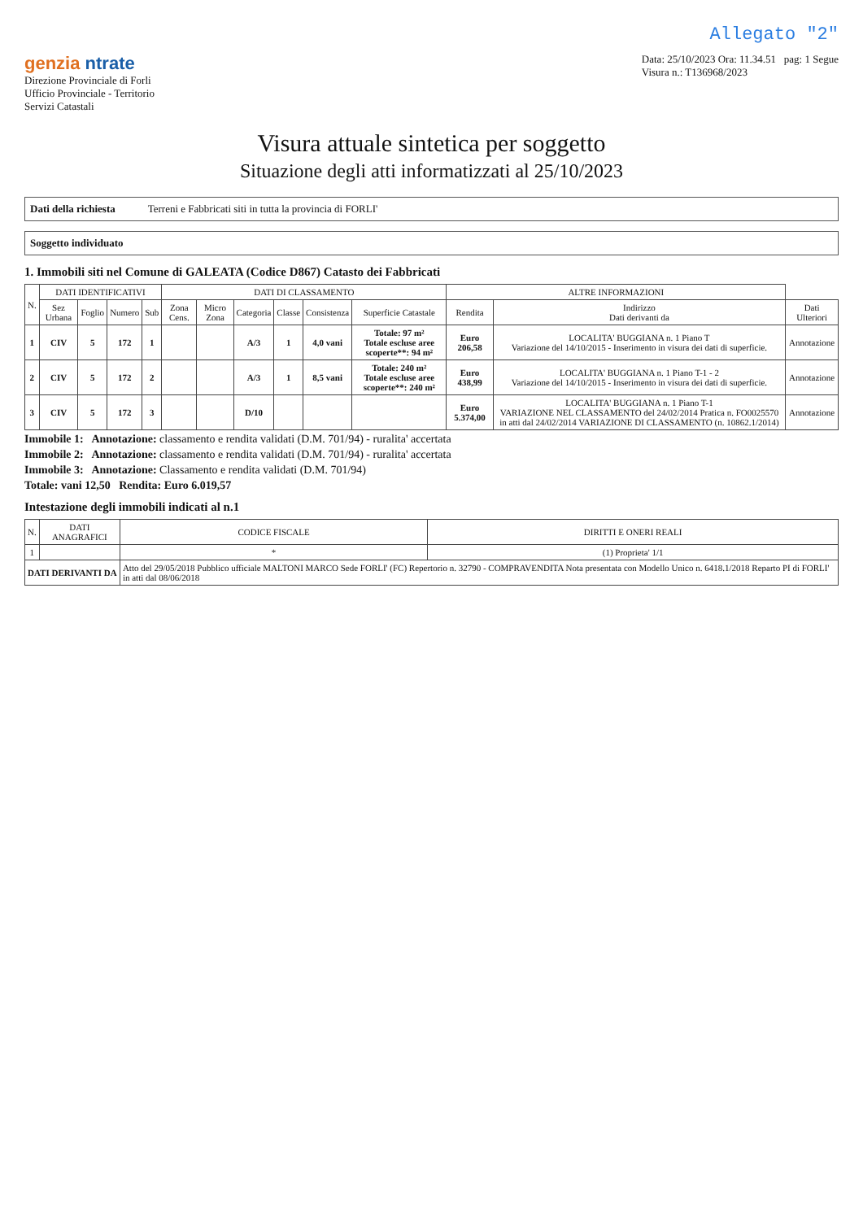Allegato "2"
genzia ntrate
Direzione Provinciale di Forli
Ufficio Provinciale - Territorio
Servizi Catastali
Data: 25/10/2023 Ora: 11.34.51 pag: 1 Segue
Visura n.: T136968/2023
Visura attuale sintetica per soggetto
Situazione degli atti informatizzati al 25/10/2023
Dati della richiesta Terreni e Fabbricati siti in tutta la provincia di FORLI'
Soggetto individuato
1. Immobili siti nel Comune di GALEATA (Codice D867) Catasto dei Fabbricati
| N. | DATI IDENTIFICATIVI | | | | DATI DI CLASSAMENTO | | | | | | ALTRE INFORMAZIONI | | |
| --- | --- | --- | --- | --- | --- | --- | --- | --- | --- | --- | --- | --- | --- |
| | Sez Urbana | Foglio | Numero | Sub | Zona Cens. | Micro Zona | Categoria | Classe | Consistenza | Superficie Catastale | Rendita | Indirizzo Dati derivanti da | Dati Ulteriori |
| 1 | CIV | 5 | 172 | 1 | | | A/3 | 1 | 4,0 vani | Totale: 97 m² Totale escluse aree scoperte**: 94 m² | Euro 206,58 | LOCALITA' BUGGIANA n. 1 Piano T Variazione del 14/10/2015 - Inserimento in visura dei dati di superficie. | Annotazione |
| 2 | CIV | 5 | 172 | 2 | | | A/3 | 1 | 8,5 vani | Totale: 240 m² Totale escluse aree scoperte**: 240 m² | Euro 438,99 | LOCALITA' BUGGIANA n. 1 Piano T-1 - 2 Variazione del 14/10/2015 - Inserimento in visura dei dati di superficie. | Annotazione |
| 3 | CIV | 5 | 172 | 3 | | | D/10 | | | | Euro 5.374,00 | LOCALITA' BUGGIANA n. 1 Piano T-1 VARIAZIONE NEL CLASSAMENTO del 24/02/2014 Pratica n. FO0025570 in atti dal 24/02/2014 VARIAZIONE DI CLASSAMENTO (n. 10862.1/2014) | Annotazione |
Immobile 1: Annotazione: classamento e rendita validati (D.M. 701/94) - ruralita' accertata
Immobile 2: Annotazione: classamento e rendita validati (D.M. 701/94) - ruralita' accertata
Immobile 3: Annotazione: Classamento e rendita validati (D.M. 701/94)
Totale: vani 12,50 Rendita: Euro 6.019,57
Intestazione degli immobili indicati al n.1
| N. | DATI ANAGRAFICI | CODICE FISCALE | DIRITTI E ONERI REALI |
| --- | --- | --- | --- |
| 1 | | * | (1) Proprieta' 1/1 |
| DATI DERIVANTI DA | | Atto del 29/05/2018 Pubblico ufficiale MALTONI MARCO Sede FORLI' (FC) Repertorio n. 32790 - COMPRAVENDITA Nota presentata con Modello Unico n. 6418.1/2018 Reparto PI di FORLI' in atti dal 08/06/2018 | |